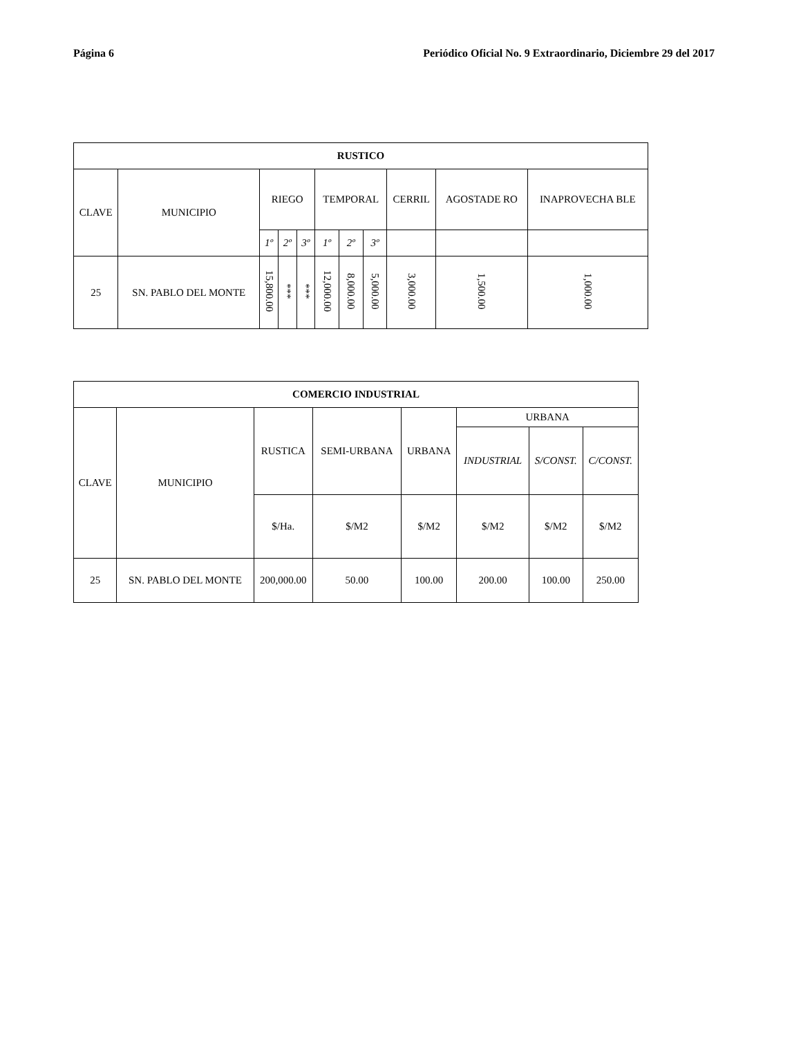Página 6 Periódico Oficial No. 9 Extraordinario, Diciembre 29 del 2017
| RUSTICO | | | | | | | | | | |
| --- | --- | --- | --- | --- | --- | --- | --- | --- | --- | --- |
| CLAVE | MUNICIPIO | RIEGO | | | TEMPORAL | | | CERRIL | AGOSTADE RO | INAPROVECHA BLE |
| | | 1º | 2º | 3º | 1º | 2º | 3º | | | |
| 25 | SN. PABLO DEL MONTE | 15,800.00 | *** | *** | 12,000.00 | 8,000.00 | 5,000.00 | 3,000.00 | 1,500.00 | 1,000.00 |
| COMERCIO INDUSTRIAL | | | | | | | |
| --- | --- | --- | --- | --- | --- | --- | --- |
| CLAVE | MUNICIPIO | RUSTICA | SEMI-URBANA | URBANA | URBANA | | |
| | | | | | INDUSTRIAL | S/CONST. | C/CONST. |
| | | $/Ha. | $/M2 | $/M2 | $/M2 | $/M2 | $/M2 |
| 25 | SN. PABLO DEL MONTE | 200,000.00 | 50.00 | 100.00 | 200.00 | 100.00 | 250.00 |